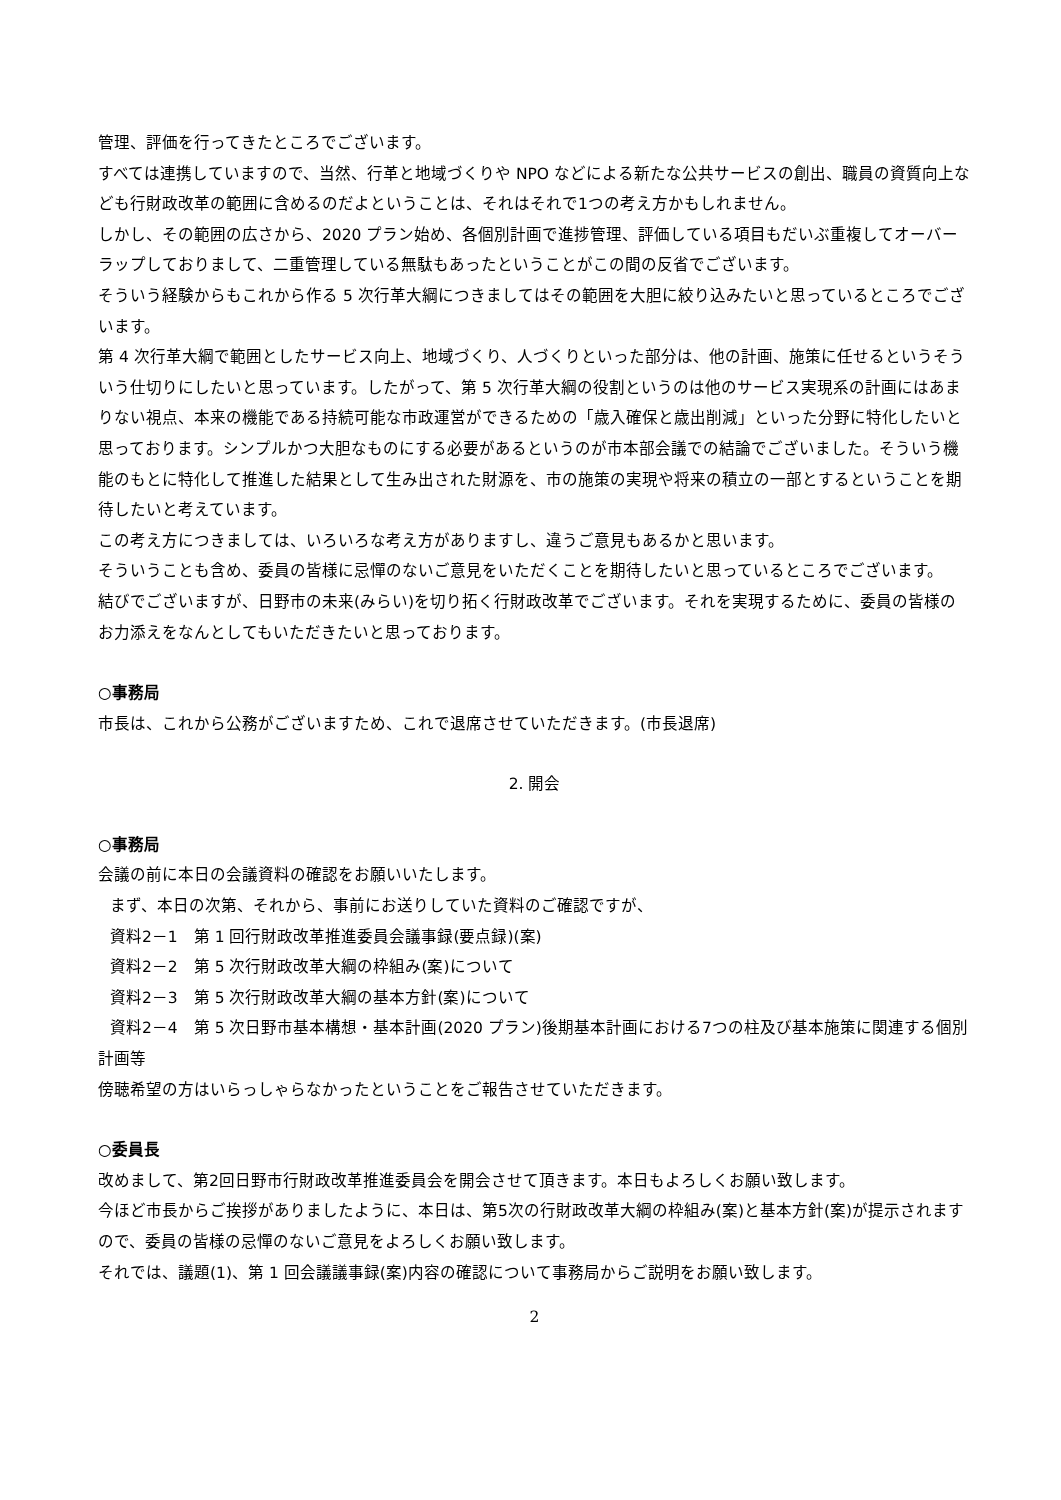管理、評価を行ってきたところでございます。
すべては連携していますので、当然、行革と地域づくりや NPO などによる新たな公共サービスの創出、職員の資質向上なども行財政改革の範囲に含めるのだよということは、それはそれで1つの考え方かもしれません。
しかし、その範囲の広さから、2020 プラン始め、各個別計画で進捗管理、評価している項目もだいぶ重複してオーバーラップしておりまして、二重管理している無駄もあったということがこの間の反省でございます。
そういう経験からもこれから作る 5 次行革大綱につきましてはその範囲を大胆に絞り込みたいと思っているところでございます。
第 4 次行革大綱で範囲としたサービス向上、地域づくり、人づくりといった部分は、他の計画、施策に任せるというそういう仕切りにしたいと思っています。したがって、第 5 次行革大綱の役割というのは他のサービス実現系の計画にはあまりない視点、本来の機能である持続可能な市政運営ができるための「歳入確保と歳出削減」といった分野に特化したいと思っております。シンプルかつ大胆なものにする必要があるというのが市本部会議での結論でございました。そういう機能のもとに特化して推進した結果として生み出された財源を、市の施策の実現や将来の積立の一部とするということを期待したいと考えています。
この考え方につきましては、いろいろな考え方がありますし、違うご意見もあるかと思います。
そういうことも含め、委員の皆様に忌憚のないご意見をいただくことを期待したいと思っているところでございます。
結びでございますが、日野市の未来(みらい)を切り拓く行財政改革でございます。それを実現するために、委員の皆様のお力添えをなんとしてもいただきたいと思っております。
○事務局
市長は、これから公務がございますため、これで退席させていただきます。(市長退席)
2. 開会
○事務局
会議の前に本日の会議資料の確認をお願いいたします。
まず、本日の次第、それから、事前にお送りしていた資料のご確認ですが、
資料2－1　第 1 回行財政改革推進委員会議事録(要点録)(案)
資料2－2　第 5 次行財政改革大綱の枠組み(案)について
資料2－3　第 5 次行財政改革大綱の基本方針(案)について
資料2－4　第 5 次日野市基本構想・基本計画(2020 プラン)後期基本計画における7つの柱及び基本施策に関連する個別計画等
傍聴希望の方はいらっしゃらなかったということをご報告させていただきます。
○委員長
改めまして、第2回日野市行財政改革推進委員会を開会させて頂きます。本日もよろしくお願い致します。
今ほど市長からご挨拶がありましたように、本日は、第5次の行財政改革大綱の枠組み(案)と基本方針(案)が提示されますので、委員の皆様の忌憚のないご意見をよろしくお願い致します。
それでは、議題(1)、第 1 回会議議事録(案)内容の確認について事務局からご説明をお願い致します。
2